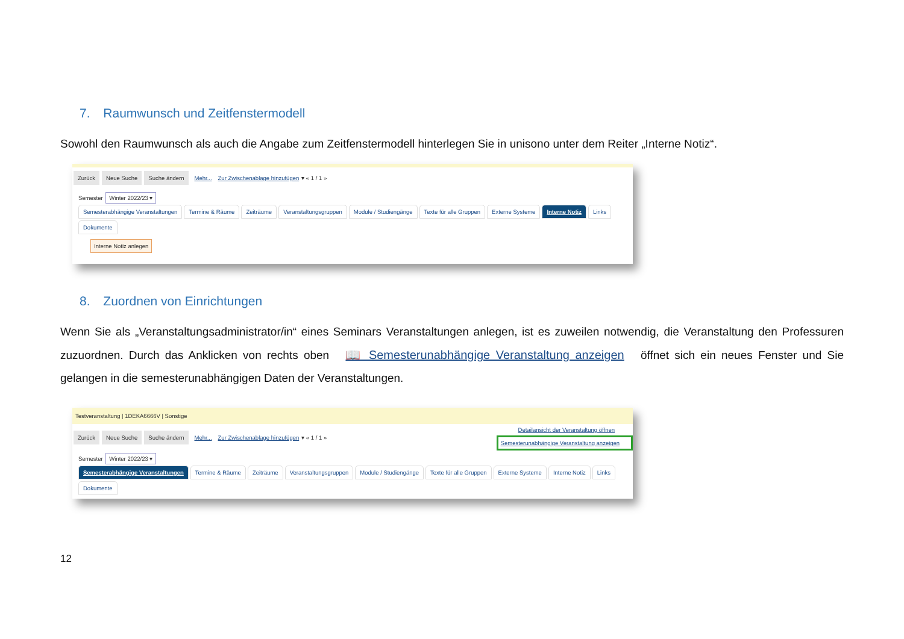7. Raumwunsch und Zeitfenstermodell
Sowohl den Raumwunsch als auch die Angabe zum Zeitfenstermodell hinterlegen Sie in unisono unter dem Reiter „Interne Notiz“.
Zurück Neue Suche Suche ändern Mehr... Zur Zwischenablage hinzufügen ▾ « 1 / 1 »
Semester Winter 2022/23 ▾
Semesterabhängige Veranstaltungen Termine & Räume Zeiträume Veranstaltungsgruppen Module / Studiengänge Texte für alle Gruppen Externe Systeme Interne Notiz Links Dokumente
Interne Notiz anlegen
8. Zuordnen von Einrichtungen
Wenn Sie als „Veranstaltungsadministrator/in“ eines Seminars Veranstaltungen anlegen, ist es zuweilen notwendig, die Veranstaltung den Professuren zuzuordnen. Durch das Anklicken von rechts oben 📖 Semesterunabhängige Veranstaltung anzeigen öffnet sich ein neues Fenster und Sie gelangen in die semesterunabhängigen Daten der Veranstaltungen.
Testveranstaltung | 1DEKA6666V | Sonstige
Zurück Neue Suche Suche ändern Mehr... Zur Zwischenablage hinzufügen ▾ « 1 / 1 »
Detailansicht der Veranstaltung öffnen
Semesterunabhängige Veranstaltung anzeigen
Semester Winter 2022/23 ▾
Semesterabhängige Veranstaltungen Termine & Räume Zeiträume Veranstaltungsgruppen Module / Studiengänge Texte für alle Gruppen Externe Systeme Interne Notiz Links Dokumente
12